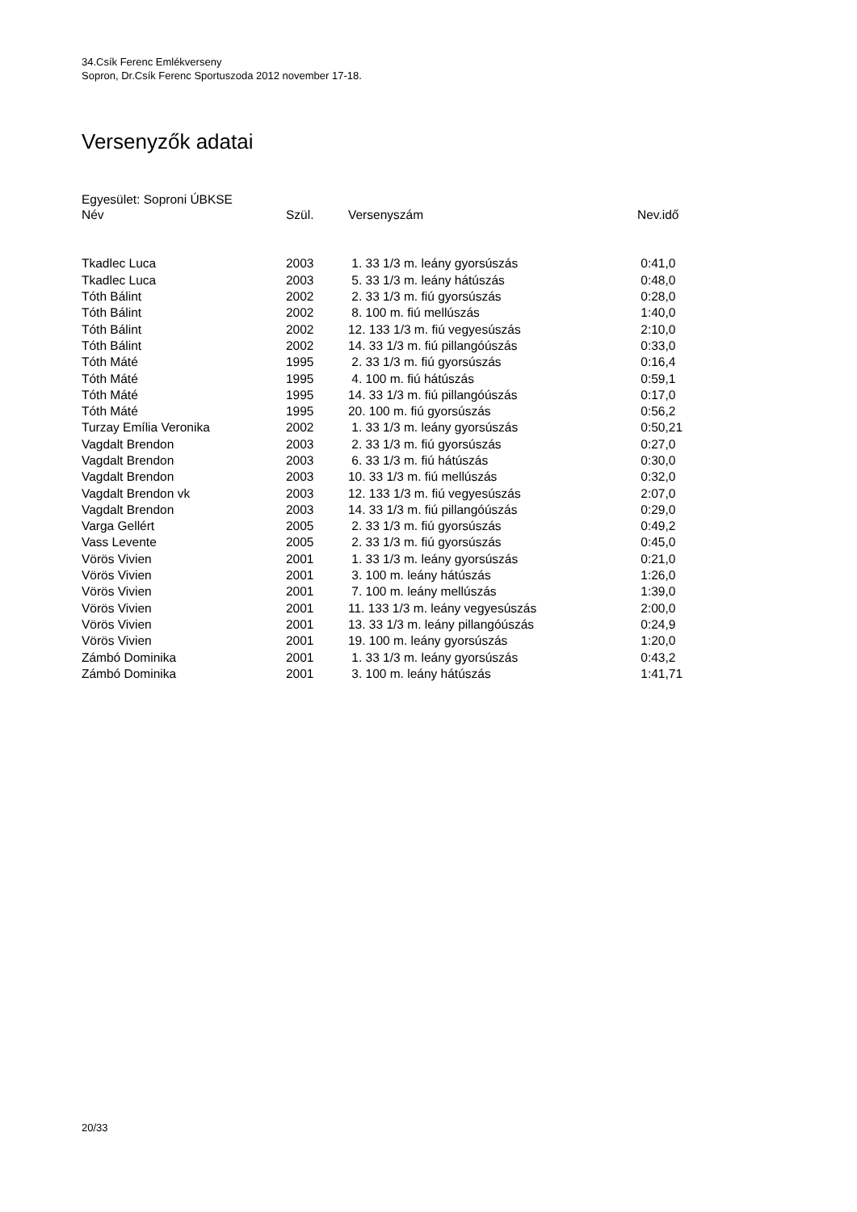34.Csík Ferenc Emlékverseny
Sopron, Dr.Csík Ferenc Sportuszoda 2012 november 17-18.
Versenyzők adatai
Egyesület: Soproni ÚBKSE
| Név | Szül. | Versenyszám | Nev.idő |
| --- | --- | --- | --- |
| Tkadlec Luca | 2003 | 1. 33 1/3 m. leány gyorsúszás | 0:41,0 |
| Tkadlec Luca | 2003 | 5. 33 1/3 m. leány hátúszás | 0:48,0 |
| Tóth Bálint | 2002 | 2. 33 1/3 m. fiú gyorsúszás | 0:28,0 |
| Tóth Bálint | 2002 | 8. 100 m. fiú mellúszás | 1:40,0 |
| Tóth Bálint | 2002 | 12. 133 1/3 m. fiú vegyesúszás | 2:10,0 |
| Tóth Bálint | 2002 | 14. 33 1/3 m. fiú pillangóúszás | 0:33,0 |
| Tóth Máté | 1995 | 2. 33 1/3 m. fiú gyorsúszás | 0:16,4 |
| Tóth Máté | 1995 | 4. 100 m. fiú hátúszás | 0:59,1 |
| Tóth Máté | 1995 | 14. 33 1/3 m. fiú pillangóúszás | 0:17,0 |
| Tóth Máté | 1995 | 20. 100 m. fiú gyorsúszás | 0:56,2 |
| Turzay Emília Veronika | 2002 | 1. 33 1/3 m. leány gyorsúszás | 0:50,21 |
| Vagdalt Brendon | 2003 | 2. 33 1/3 m. fiú gyorsúszás | 0:27,0 |
| Vagdalt Brendon | 2003 | 6. 33 1/3 m. fiú hátúszás | 0:30,0 |
| Vagdalt Brendon | 2003 | 10. 33 1/3 m. fiú mellúszás | 0:32,0 |
| Vagdalt Brendon vk | 2003 | 12. 133 1/3 m. fiú vegyesúszás | 2:07,0 |
| Vagdalt Brendon | 2003 | 14. 33 1/3 m. fiú pillangóúszás | 0:29,0 |
| Varga Gellért | 2005 | 2. 33 1/3 m. fiú gyorsúszás | 0:49,2 |
| Vass Levente | 2005 | 2. 33 1/3 m. fiú gyorsúszás | 0:45,0 |
| Vörös Vivien | 2001 | 1. 33 1/3 m. leány gyorsúszás | 0:21,0 |
| Vörös Vivien | 2001 | 3. 100 m. leány hátúszás | 1:26,0 |
| Vörös Vivien | 2001 | 7. 100 m. leány mellúszás | 1:39,0 |
| Vörös Vivien | 2001 | 11. 133 1/3 m. leány vegyesúszás | 2:00,0 |
| Vörös Vivien | 2001 | 13. 33 1/3 m. leány pillangóúszás | 0:24,9 |
| Vörös Vivien | 2001 | 19. 100 m. leány gyorsúszás | 1:20,0 |
| Zámbó Dominika | 2001 | 1. 33 1/3 m. leány gyorsúszás | 0:43,2 |
| Zámbó Dominika | 2001 | 3. 100 m. leány hátúszás | 1:41,71 |
20/33